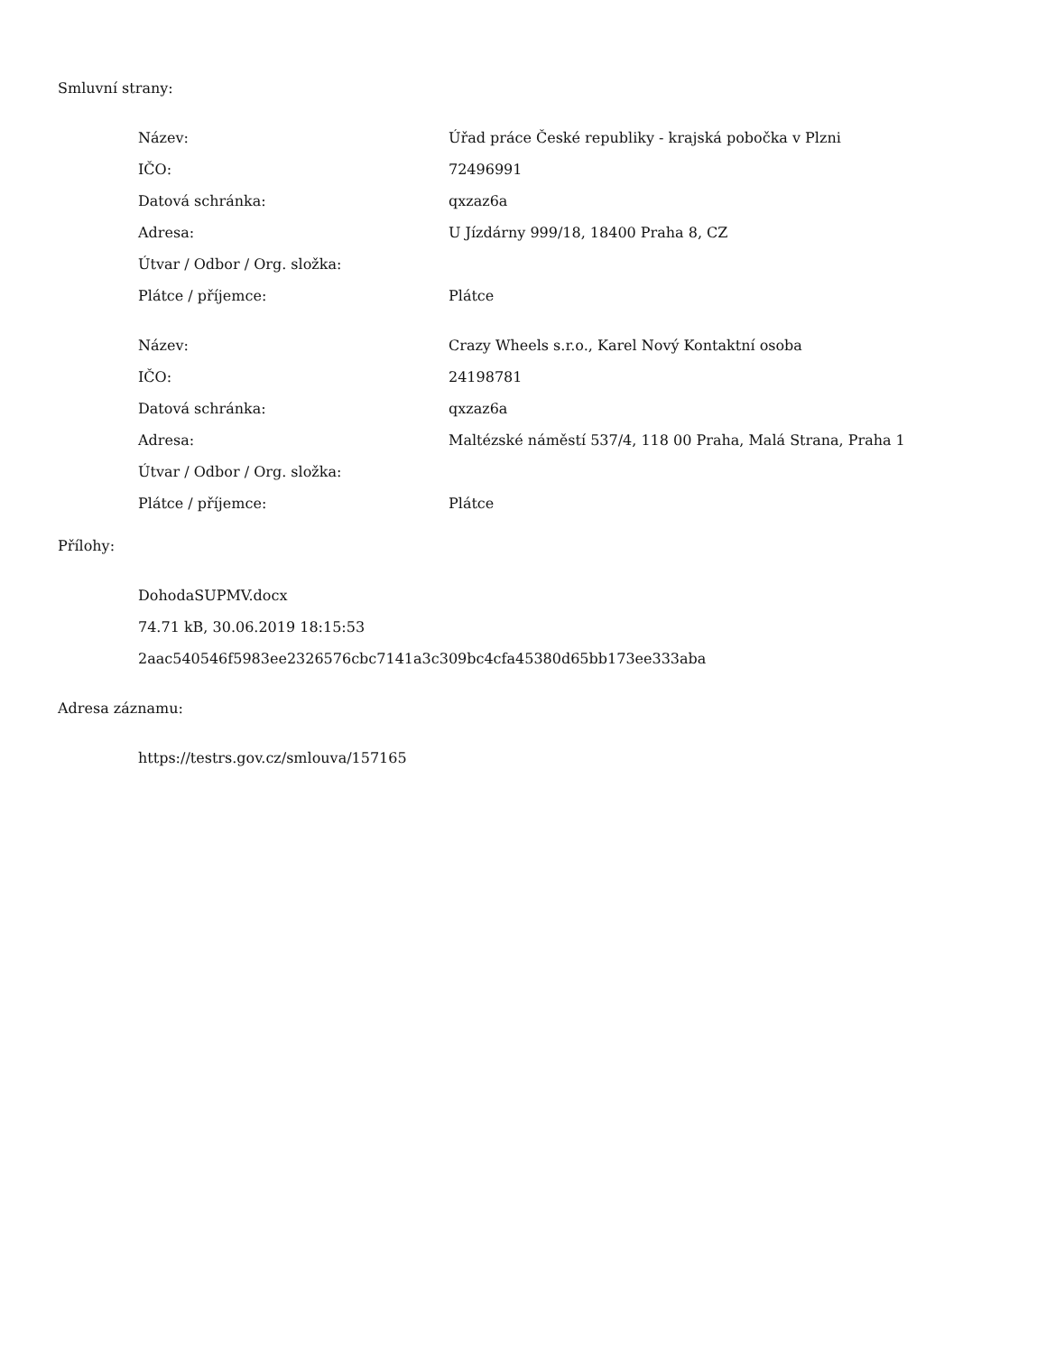Smluvní strany:
| Název: | Úřad práce České republiky - krajská pobočka v Plzni |
| IČO: | 72496991 |
| Datová schránka: | qxzaz6a |
| Adresa: | U Jízdárny 999/18, 18400 Praha 8, CZ |
| Útvar / Odbor / Org. složka: | |
| Plátce / příjemce: | Plátce |
| Název: | Crazy Wheels s.r.o., Karel Nový Kontaktní osoba |
| IČO: | 24198781 |
| Datová schránka: | qxzaz6a |
| Adresa: | Maltézské náměstí 537/4, 118 00 Praha, Malá Strana, Praha 1 |
| Útvar / Odbor / Org. složka: | |
| Plátce / příjemce: | Plátce |
Přílohy:
DohodaSUPMV.docx
74.71 kB, 30.06.2019 18:15:53
2aac540546f5983ee2326576cbc7141a3c309bc4cfa45380d65bb173ee333aba
Adresa záznamu:
https://testrs.gov.cz/smlouva/157165